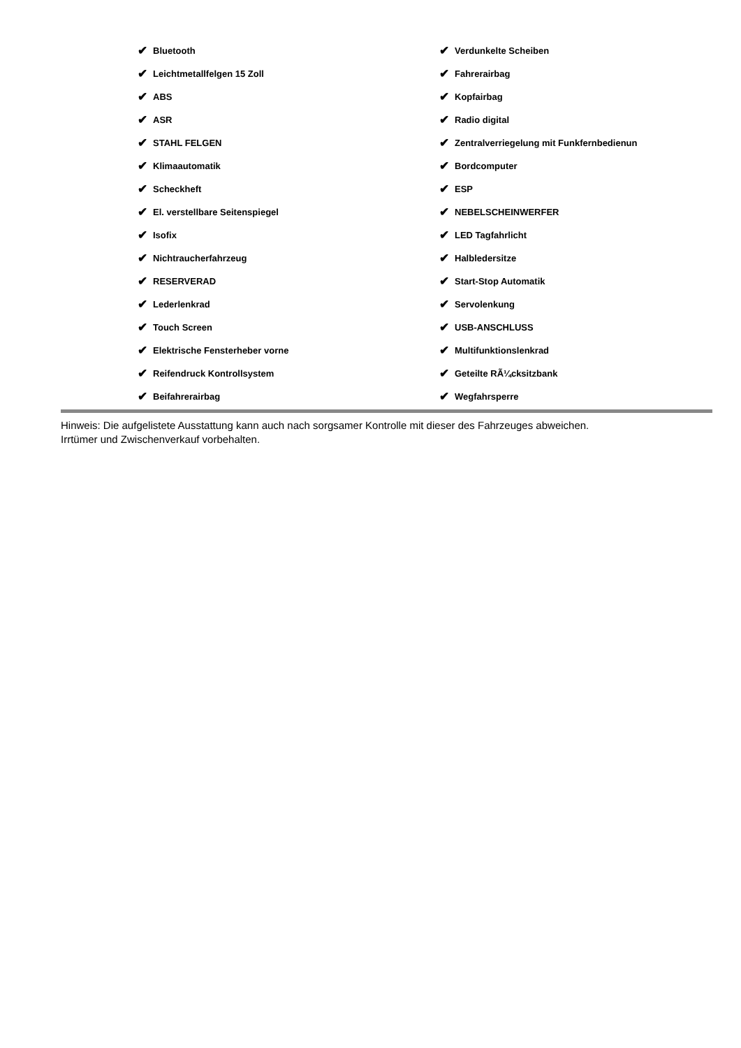✔ Bluetooth
✔ Leichtmetallfelgen 15 Zoll
✔ ABS
✔ ASR
✔ STAHL FELGEN
✔ Klimaautomatik
✔ Scheckheft
✔ El. verstellbare Seitenspiegel
✔ Isofix
✔ Nichtraucherfahrzeug
✔ RESERVERAD
✔ Lederlenkrad
✔ Touch Screen
✔ Elektrische Fensterheber vorne
✔ Reifendruck Kontrollsystem
✔ Beifahrerairbag
✔ Verdunkelte Scheiben
✔ Fahrerairbag
✔ Kopfairbag
✔ Radio digital
✔ Zentralverriegelung mit Funkfernbedienun
✔ Bordcomputer
✔ ESP
✔ NEBELSCHEINWERFER
✔ LED Tagfahrlicht
✔ Halbledersitze
✔ Start-Stop Automatik
✔ Servolenkung
✔ USB-ANSCHLUSS
✔ Multifunktionslenkrad
✔ Geteilte RÃ¼cksitzbank
✔ Wegfahrsperre
Hinweis: Die aufgelistete Ausstattung kann auch nach sorgsamer Kontrolle mit dieser des Fahrzeuges abweichen. Irrtümer und Zwischenverkauf vorbehalten.